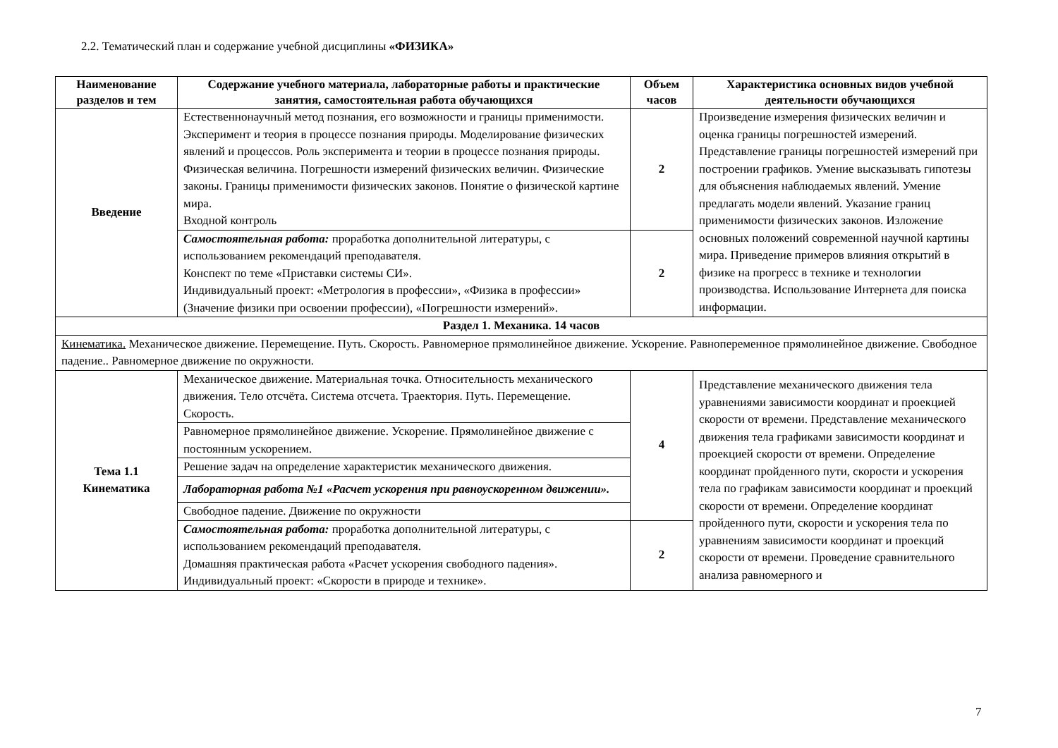2.2. Тематический план и содержание учебной дисциплины «ФИЗИКА»
| Наименование разделов и тем | Содержание учебного материала, лабораторные работы и практические занятия, самостоятельная работа обучающихся | Объем часов | Характеристика основных видов учебной деятельности обучающихся |
| --- | --- | --- | --- |
| Введение | Естественнонаучный метод познания, его возможности и границы применимости. Эксперимент и теория в процессе познания природы. Моделирование физических явлений и процессов. Роль эксперимента и теории в процессе познания природы. Физическая величина. Погрешности измерений физических величин. Физические законы. Границы применимости физических законов. Понятие о физической картине мира. Входной контроль | 2 | Произведение измерения физических величин и оценка границы погрешностей измерений. Представление границы погрешностей измерений при построении графиков. Умение высказывать гипотезы для объяснения наблюдаемых явлений. Умение предлагать модели явлений. Указание границ применимости физических законов. Изложение основных положений современной научной картины мира. Приведение примеров влияния открытий в физике на прогресс в технике и технологии производства. Использование Интернета для поиска информации. |
| | Самостоятельная работа: проработка дополнительной литературы, с использованием рекомендаций преподавателя. Конспект по теме «Приставки системы СИ». Индивидуальный проект: «Метрология в профессии», «Физика в профессии» (Значение физики при освоении профессии), «Погрешности измерений». | 2 | |
| Раздел 1. Механика. 14 часов | | | |
| Кинематика. Механическое движение. Перемещение. Путь. Скорость. Равномерное прямолинейное движение. Ускорение. Равнопеременное прямолинейное движение. Свободное падение.. Равномерное движение по окружности. | | | |
| Тема 1.1 Кинематика | Механическое движение. Материальная точка. Относительность механического движения. Тело отсчёта. Система отсчета. Траектория. Путь. Перемещение. Скорость. | 4 | Представление механического движения тела уравнениями зависимости координат и проекцией скорости от времени. Представление механического движения тела графиками зависимости координат и проекцией скорости от времени. Определение координат пройденного пути, скорости и ускорения тела по графикам зависимости координат и проекций скорости от времени. Определение координат пройденного пути, скорости и ускорения тела по уравнениям зависимости координат и проекций скорости от времени. Проведение сравнительного анализа равномерного и |
| | Равномерное прямолинейное движение. Ускорение. Прямолинейное движение с постоянным ускорением. | | |
| | Решение задач на определение характеристик механического движения. | | |
| | Лабораторная работа №1 «Расчет ускорения при равноускоренном движении». | | |
| | Свободное падение. Движение по окружности | | |
| | Самостоятельная работа: проработка дополнительной литературы, с использованием рекомендаций преподавателя. Домашняя практическая работа «Расчет ускорения свободного падения». Индивидуальный проект: «Скорости в природе и технике». | 2 | |
7